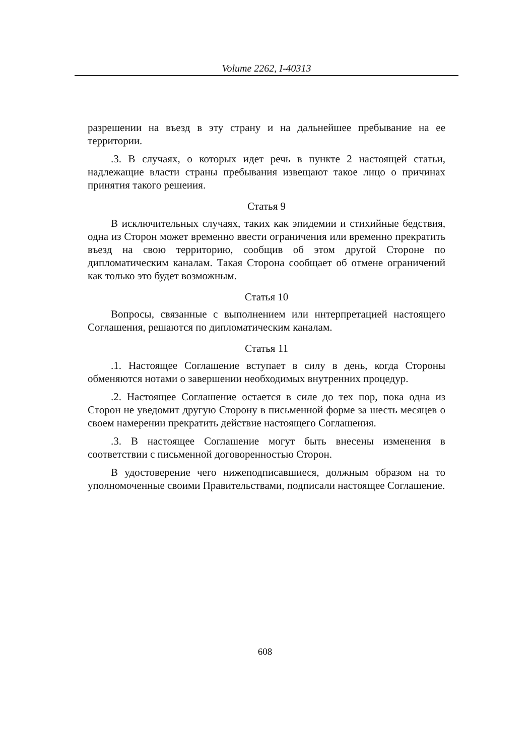Volume 2262, I-40313
разрешении на въезд в эту страну и на дальнейшее пребывание на ее территории.
.3. В случаях, о которых идет речь в пункте 2 настоящей статьи, надлежащие власти страны пребывания извещают такое лицо о причинах принятия такого решеиия.
Статья 9
В исключительных случаях, таких как эпидемии и стихийные бедствия, одна из Сторон может временно ввести ограничения или временно прекратить въезд на свою территорию, сообщив об этом другой Стороне по дипломатическим каналам. Такая Сторона сообщает об отмене ограничений как только это будет возможным.
Статья 10
Вопросы, связанные с выполнением или ннтерпретацией настоящего Соглашения, решаются по дипломатическим каналам.
Статья 11
.1. Настоящее Соглашение вступает в силу в день, когда Стороны обменяются нотами о завершении необходимых внутренних процедур.
.2. Настоящее Соглашение остается в силе до тех пор, пока одна из Сторон не уведомит другую Сторону в письменной форме за шесть месяцев о своем намерении прекратить действие настоящего Соглашения.
.3. В настоящее Соглашение могут быть внесены изменения в соответствии с письменной договоренностью Сторон.
В удостоверение чего нижеподписавшиеся, должным образом на то уполномоченные своими Правительствами, подписали настоящее Соглашение.
608